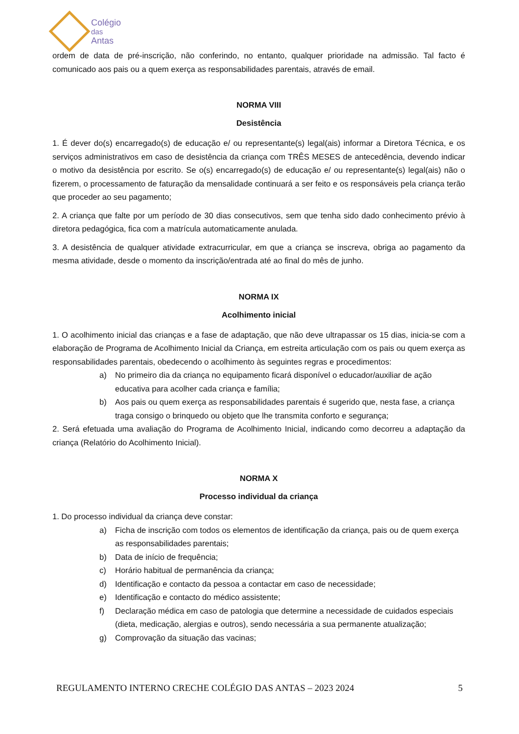Colégio
das
Antas
ordem de data de pré-inscrição, não conferindo, no entanto, qualquer prioridade na admissão. Tal facto é comunicado aos pais ou a quem exerça as responsabilidades parentais, através de email.
NORMA VIII
Desistência
1. É dever do(s) encarregado(s) de educação e/ ou representante(s) legal(ais) informar a Diretora Técnica, e os serviços administrativos em caso de desistência da criança com TRÊS MESES de antecedência, devendo indicar o motivo da desistência por escrito. Se o(s) encarregado(s) de educação e/ ou representante(s) legal(ais) não o fizerem, o processamento de faturação da mensalidade continuará a ser feito e os responsáveis pela criança terão que proceder ao seu pagamento;
2. A criança que falte por um período de 30 dias consecutivos, sem que tenha sido dado conhecimento prévio à diretora pedagógica, fica com a matrícula automaticamente anulada.
3. A desistência de qualquer atividade extracurricular, em que a criança se inscreva, obriga ao pagamento da mesma atividade, desde o momento da inscrição/entrada até ao final do mês de junho.
NORMA IX
Acolhimento inicial
1. O acolhimento inicial das crianças e a fase de adaptação, que não deve ultrapassar os 15 dias, inicia-se com a elaboração de Programa de Acolhimento Inicial da Criança, em estreita articulação com os pais ou quem exerça as responsabilidades parentais, obedecendo o acolhimento às seguintes regras e procedimentos:
a) No primeiro dia da criança no equipamento ficará disponível o educador/auxiliar de ação educativa para acolher cada criança e família;
b) Aos pais ou quem exerça as responsabilidades parentais é sugerido que, nesta fase, a criança traga consigo o brinquedo ou objeto que lhe transmita conforto e segurança;
2. Será efetuada uma avaliação do Programa de Acolhimento Inicial, indicando como decorreu a adaptação da criança (Relatório do Acolhimento Inicial).
NORMA X
Processo individual da criança
1. Do processo individual da criança deve constar:
a) Ficha de inscrição com todos os elementos de identificação da criança, pais ou de quem exerça as responsabilidades parentais;
b) Data de início de frequência;
c) Horário habitual de permanência da criança;
d) Identificação e contacto da pessoa a contactar em caso de necessidade;
e) Identificação e contacto do médico assistente;
f) Declaração médica em caso de patologia que determine a necessidade de cuidados especiais (dieta, medicação, alergias e outros), sendo necessária a sua permanente atualização;
g) Comprovação da situação das vacinas;
REGULAMENTO INTERNO CRECHE COLÉGIO DAS ANTAS – 2023 2024 5